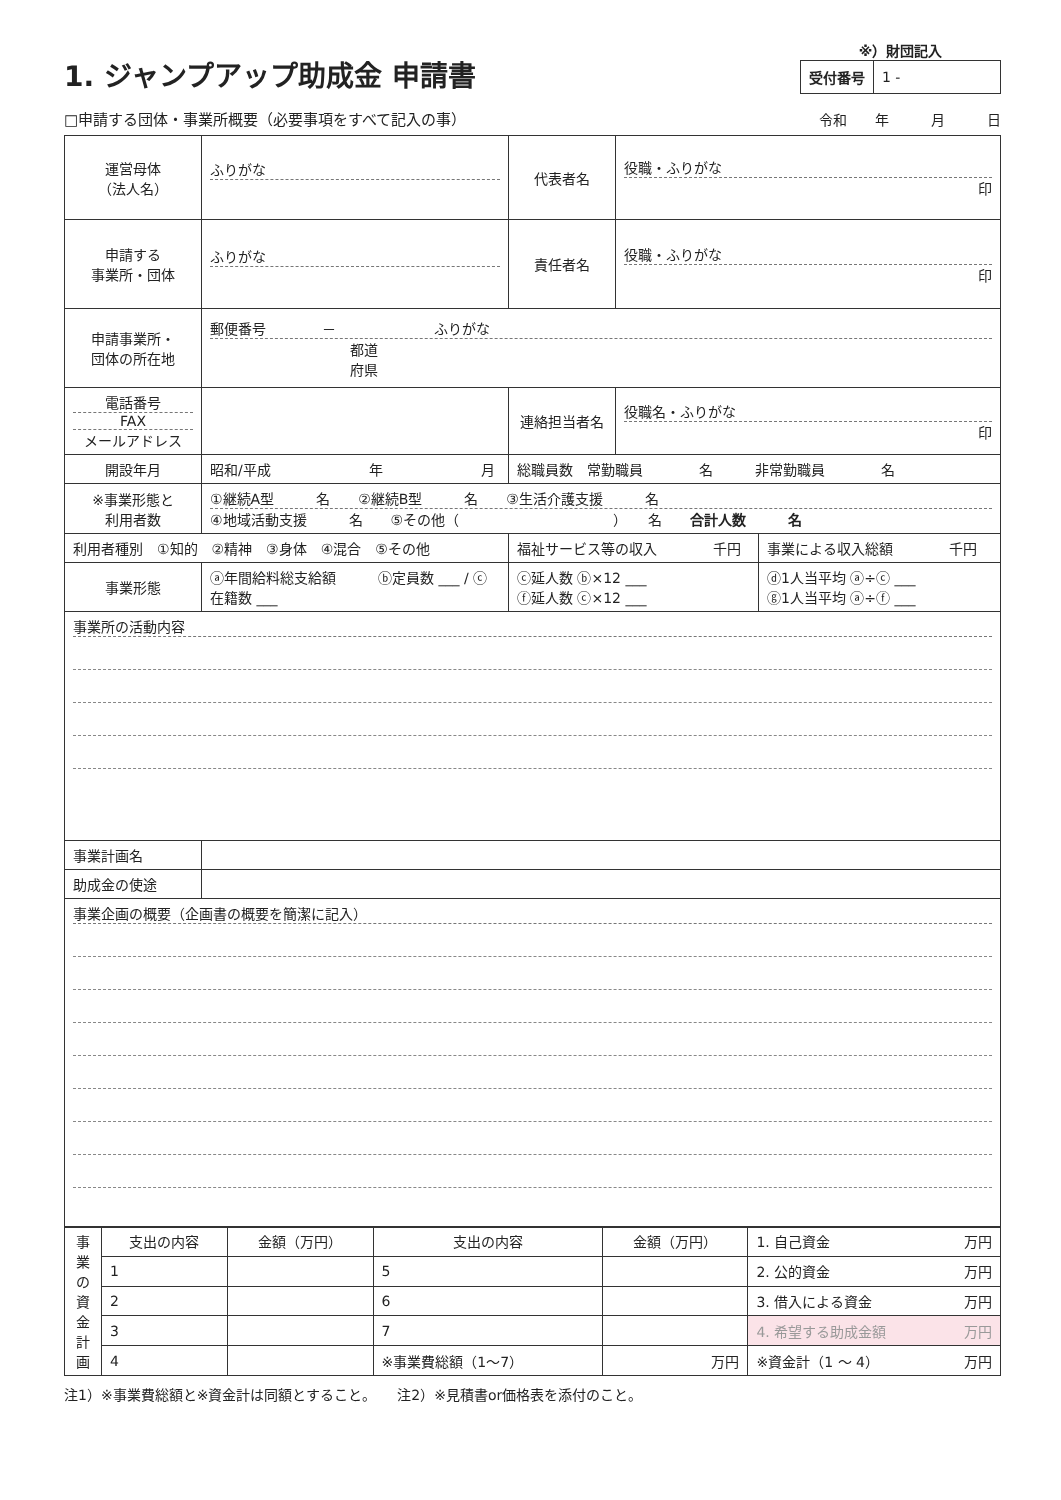1. ジャンプアップ助成金 申請書
※）財団記入
| 受付番号 | 1 - |
□申請する団体・事業所概要（必要事項をすべて記入の事）
令和　　年　　　月　　　日
| 運営母体 （法人名） | ふりがな | 代表者名 | 役職・ふりがな 印 | |
| 申請する 事業所・団体 | ふりがな | 責任者名 | 役職・ふりがな 印 | |
| 申請事業所・ 団体の所在地 | 郵便番号 － ふりがな 都道 府県 | | | |
| 電話番号 FAX メールアドレス | | 連絡担当者名 | 役職名・ふりがな 印 | |
| 開設年月 | 昭和/平成 年 月 | 総職員数 常勤職員 名 非常勤職員 名 | | |
| ※事業形態と 利用者数 | ①継続A型 名 ②継続B型 名 ③生活介護支援 名 ④地域活動支援 名 ⑤その他（ ） 名 合計人数 名 | | | |
| 利用者種別 ①知的 ②精神 ③身体 ④混合 ⑤その他 | | 福祉サービス等の収入 千円 | | 事業による収入総額 千円 |
| 事業形態 | ⓐ年間給料総支給額 ⓑ定員数 ___ / ⓒ在籍数 ___ | ⓒ延人数 ⓑ×12 ___ ⓕ延人数 ⓒ×12 ___ | | ⓓ1人当平均 ⓐ÷ⓒ ___ ⓖ1人当平均 ⓐ÷ⓕ ___ |
| 事業所の活動内容 | | | | |
| 事業計画名 | | | | |
| 助成金の使途 | | | | |
| 事業企画の概要（企画書の概要を簡潔に記入） | | | | |
| 事業の資金計画 | 支出の内容 | 金額（万円） | 支出の内容 | 金額（万円） | 1. 自己資金 万円 |
| | 1 | | 5 | | 2. 公的資金 万円 |
| | 2 | | 6 | | 3. 借入による資金 万円 |
| | 3 | | 7 | | 4. 希望する助成金額 万円 |
| | 4 | | ※事業費総額（1～7） | 万円 | ※資金計（1 ～ 4） 万円 |
注1）※事業費総額と※資金計は同額とすること。　　注2）※見積書or価格表を添付のこと。